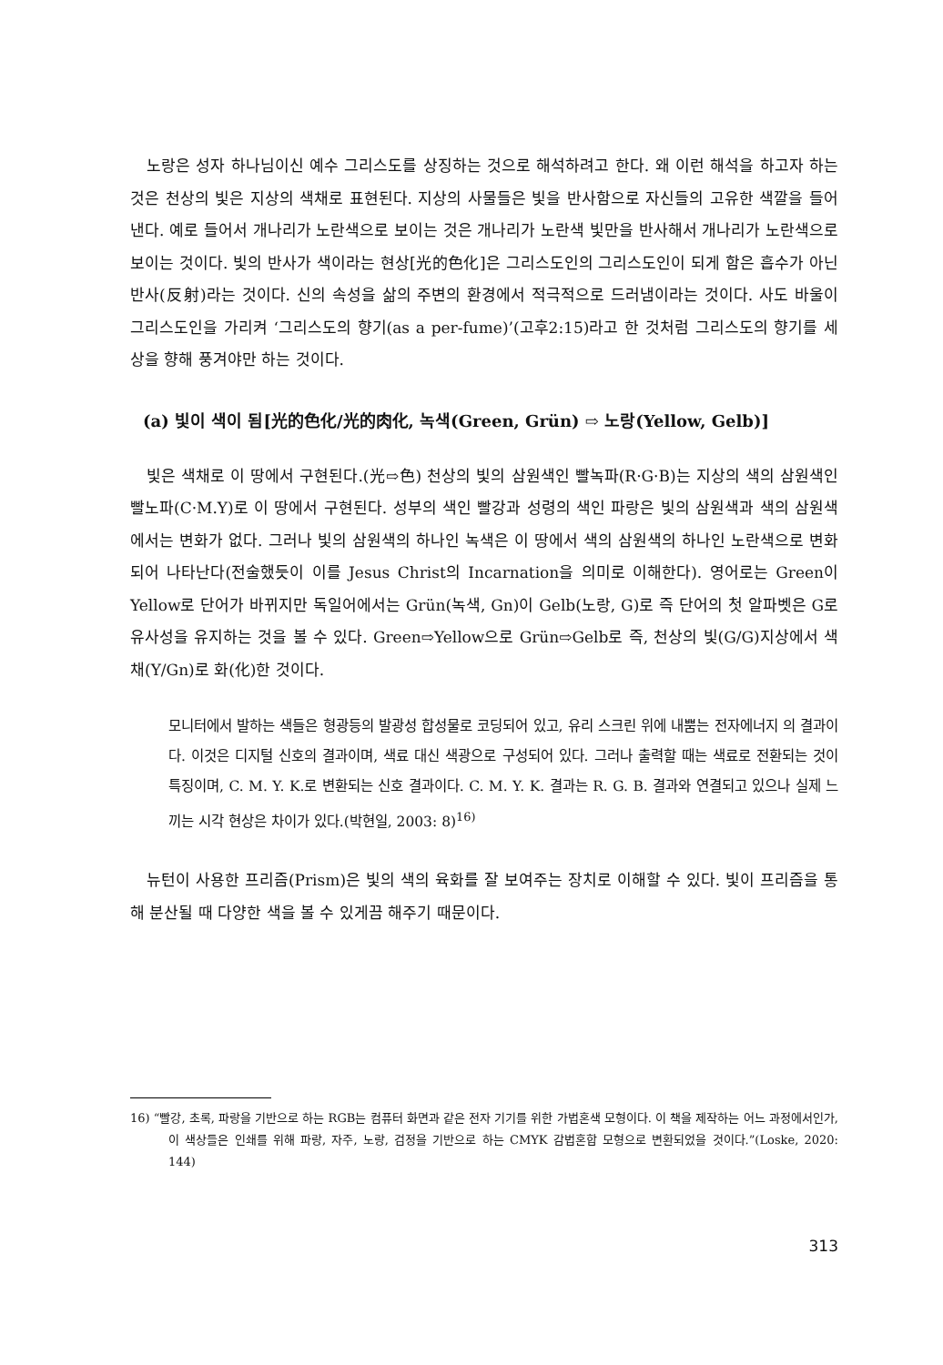노랑은 성자 하나님이신 예수 그리스도를 상징하는 것으로 해석하려고 한다. 왜 이런 해석을 하고자 하는 것은 천상의 빛은 지상의 색채로 표현된다. 지상의 사물들은 빛을 반사함으로 자신들의 고유한 색깔을 들어낸다. 예로 들어서 개나리가 노란색으로 보이는 것은 개나리가 노란색 빛만을 반사해서 개나리가 노란색으로 보이는 것이다. 빛의 반사가 색이라는 현상[光的色化]은 그리스도인의 그리스도인이 되게 함은 흡수가 아닌 반사(反射)라는 것이다. 신의 속성을 삶의 주변의 환경에서 적극적으로 드러냄이라는 것이다. 사도 바울이 그리스도인을 가리켜 ‘그리스도의 향기(as a per-fume)’(고후2:15)라고 한 것처럼 그리스도의 향기를 세상을 향해 풍겨야만 하는 것이다.
(a) 빛이 색이 됨[光的色化/光的肉化, 녹색(Green, Grün) ⇨ 노랑(Yellow, Gelb)]
빛은 색채로 이 땅에서 구현된다.(光⇨色) 천상의 빛의 삼원색인 빨녹파(R·G·B)는 지상의 색의 삼원색인 빨노파(C·M.Y)로 이 땅에서 구현된다. 성부의 색인 빨강과 성령의 색인 파랑은 빛의 삼원색과 색의 삼원색에서는 변화가 없다. 그러나 빛의 삼원색의 하나인 녹색은 이 땅에서 색의 삼원색의 하나인 노란색으로 변화되어 나타난다(전술했듯이 이를 Jesus Christ의 Incarnation을 의미로 이해한다). 영어로는 Green이 Yellow로 단어가 바뀌지만 독일어에서는 Grün(녹색, Gn)이 Gelb(노랑, G)로 즉 단어의 첫 알파벳은 G로 유사성을 유지하는 것을 볼 수 있다. Green⇨Yellow으로 Grün⇨Gelb로 즉, 천상의 빛(G/G)지상에서 색채(Y/Gn)로 화(化)한 것이다.
모니터에서 발하는 색들은 형광등의 발광성 합성물로 코딩되어 있고, 유리 스크린 위에 내뿜는 전자에너지 의 결과이다. 이것은 디지털 신호의 결과이며, 색료 대신 색광으로 구성되어 있다. 그러나 출력할 때는 색료로 전환되는 것이 특징이며, C. M. Y. K.로 변환되는 신호 결과이다. C. M. Y. K. 결과는 R. G. B. 결과와 연결되고 있으나 실제 느끼는 시각 현상은 차이가 있다.(박현일, 2003: 8)<sup>16)</sup>
뉴턴이 사용한 프리즘(Prism)은 빛의 색의 육화를 잘 보여주는 장치로 이해할 수 있다. 빛이 프리즘을 통해 분산될 때 다양한 색을 볼 수 있게끔 해주기 때문이다.
16) “빨강, 초록, 파랑을 기반으로 하는 RGB는 컴퓨터 화면과 같은 전자 기기를 위한 가법혼색 모형이다. 이 책을 제작하는 어느 과정에서인가, 이 색상들은 인쇄를 위해 파랑, 자주, 노랑, 검정을 기반으로 하는 CMYK 감법혼합 모형으로 변환되었을 것이다.”(Loske, 2020: 144)
313